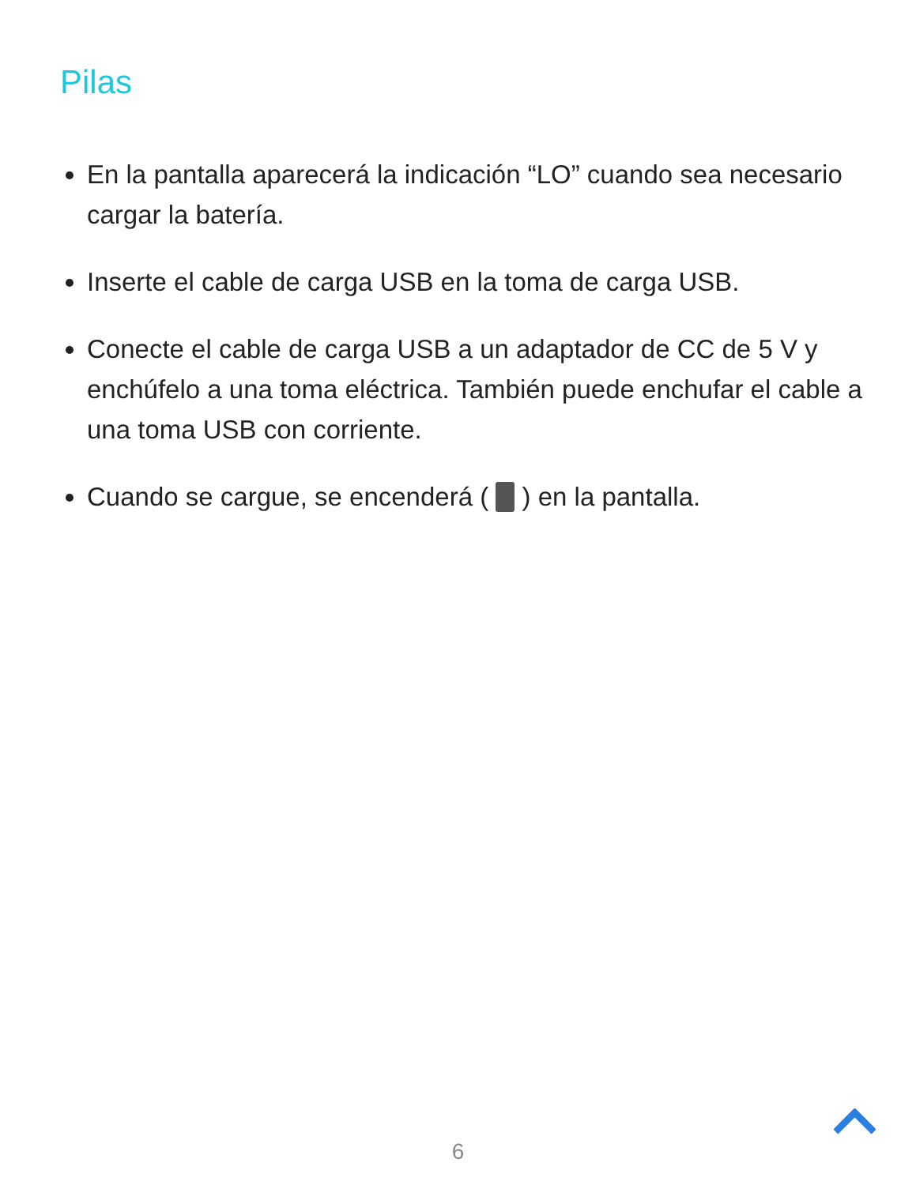Pilas
En la pantalla aparecerá la indicación “LO” cuando sea necesario cargar la batería.
Inserte el cable de carga USB en la toma de carga USB.
Conecte el cable de carga USB a un adaptador de CC de 5 V y enchúfelo a una toma eléctrica. También puede enchufar el cable a una toma USB con corriente.
Cuando se cargue, se encenderá ( ) en la pantalla.
6